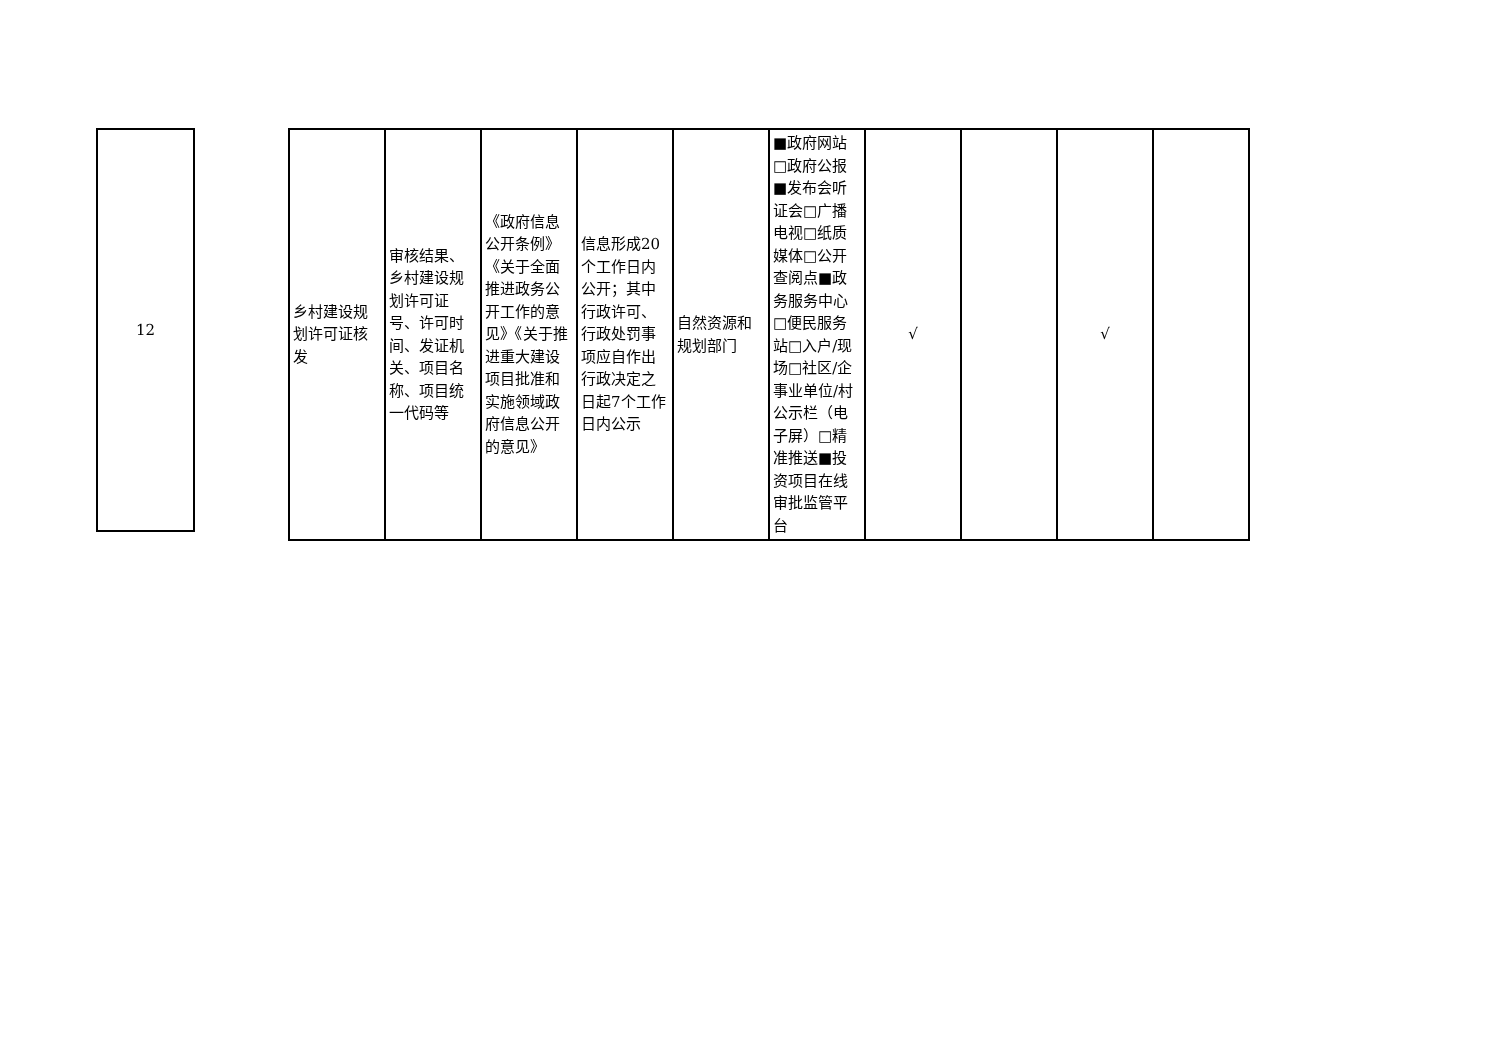| 12 |
| 乡村建设规划许可证核发 | 审核结果、乡村建设规划许可证号、许可时间、发证机关、项目名称、项目统一代码等 | 《政府信息公开条例》《关于全面推进政务公开工作的意见》《关于推进重大建设项目批准和实施领域政府信息公开的意见》 | 信息形成20个工作日内公开；其中行政许可、行政处罚事项应自作出行政决定之日起7个工作日内公示 | 自然资源和规划部门 | ■政府网站□政府公报■发布会听证会□广播电视□纸质媒体□公开查阅点■政务服务中心□便民服务站□入户/现场□社区/企事业单位/村公示栏（电子屏）□精准推送■投资项目在线审批监管平台 | √ | | √ | |